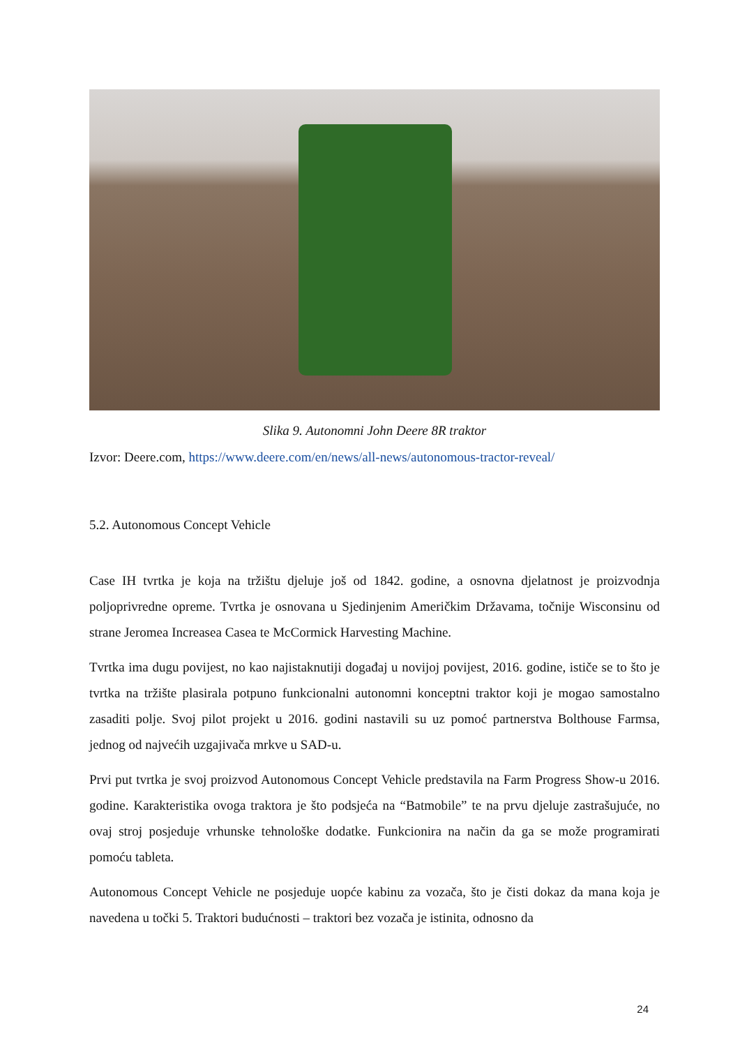Slika 9. Autonomni John Deere 8R traktor
Izvor: Deere.com, https://www.deere.com/en/news/all-news/autonomous-tractor-reveal/
5.2. Autonomous Concept Vehicle
Case IH tvrtka je koja na tržištu djeluje još od 1842. godine, a osnovna djelatnost je proizvodnja poljoprivredne opreme. Tvrtka je osnovana u Sjedinjenim Američkim Državama, točnije Wisconsinu od strane Jeromea Increasea Casea te McCormick Harvesting Machine.
Tvrtka ima dugu povijest, no kao najistaknutiji događaj u novijoj povijest, 2016. godine, ističe se to što je tvrtka na tržište plasirala potpuno funkcionalni autonomni konceptni traktor koji je mogao samostalno zasaditi polje. Svoj pilot projekt u 2016. godini nastavili su uz pomoć partnerstva Bolthouse Farmsa, jednog od najvećih uzgajivača mrkve u SAD-u.
Prvi put tvrtka je svoj proizvod Autonomous Concept Vehicle predstavila na Farm Progress Show-u 2016. godine. Karakteristika ovoga traktora je što podsjeća na “Batmobile” te na prvu djeluje zastrašujuće, no ovaj stroj posjeduje vrhunske tehnološke dodatke. Funkcionira na način da ga se može programirati pomoću tableta.
Autonomous Concept Vehicle ne posjeduje uopće kabinu za vozača, što je čisti dokaz da mana koja je navedena u točki 5. Traktori budućnosti – traktori bez vozača je istinita, odnosno da
24